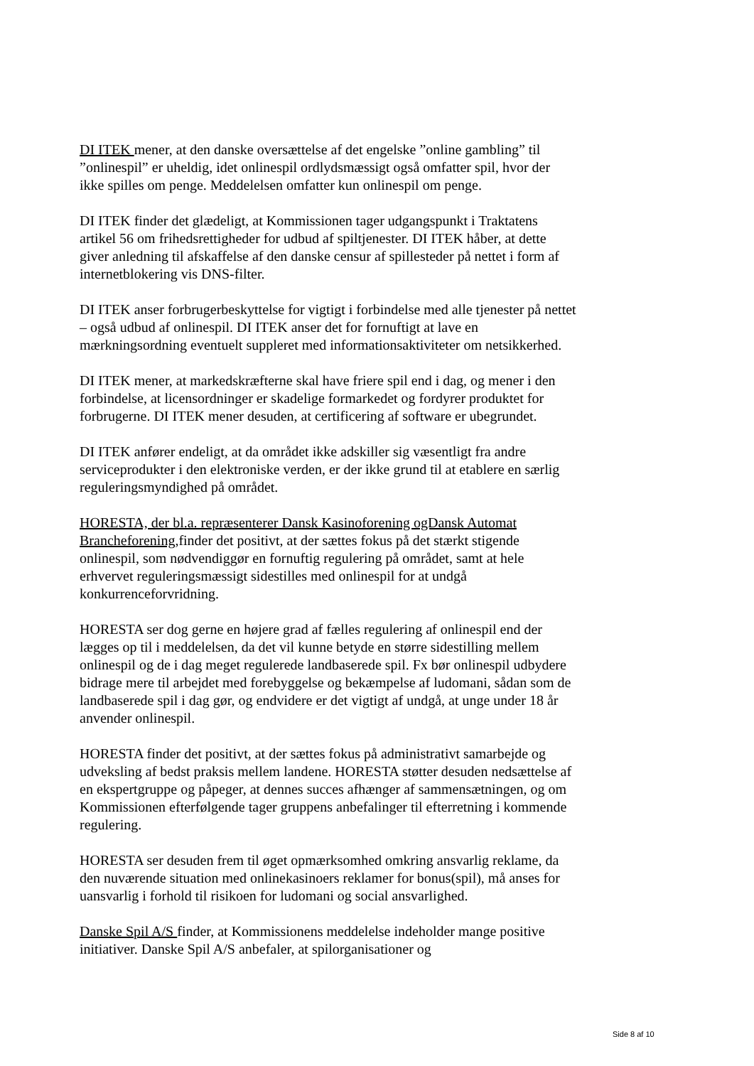DI ITEK mener, at den danske oversættelse af det engelske ”online gambling” til ”onlinespil” er uheldig, idet onlinespil ordlydsmæssigt også omfatter spil, hvor der ikke spilles om penge. Meddelelsen omfatter kun onlinespil om penge.
DI ITEK finder det glædeligt, at Kommissionen tager udgangspunkt i Traktatens artikel 56 om frihedsrettigheder for udbud af spiltjenester. DI ITEK håber, at dette giver anledning til afskaffelse af den danske censur af spillesteder på nettet i form af internetblokering vis DNS-filter.
DI ITEK anser forbrugerbeskyttelse for vigtigt i forbindelse med alle tjenester på nettet – også udbud af onlinespil. DI ITEK anser det for fornuftigt at lave en mærkningsordning eventuelt suppleret med informationsaktiviteter om netsikkerhed.
DI ITEK mener, at markedskræfterne skal have friere spil end i dag, og mener i den forbindelse, at licensordninger er skadelige formarkedet og fordyrer produktet for forbrugerne. DI ITEK mener desuden, at certificering af software er ubegrundet.
DI ITEK anfører endeligt, at da området ikke adskiller sig væsentligt fra andre serviceprodukter i den elektroniske verden, er der ikke grund til at etablere en særlig reguleringsmyndighed på området.
HORESTA, der bl.a. repræsenterer Dansk Kasinoforening ogDansk Automat Brancheforening, finder det positivt, at der sættes fokus på det stærkt stigende onlinespil, som nødvendiggør en fornuftig regulering på området, samt at hele erhvervet reguleringsmæssigt sidestilles med onlinespil for at undgå konkurrenceforvridning.
HORESTA ser dog gerne en højere grad af fælles regulering af onlinespil end der lægges op til i meddelelsen, da det vil kunne betyde en større sidestilling mellem onlinespil og de i dag meget regulerede landbaserede spil. Fx bør onlinespil udbydere bidrage mere til arbejdet med forebyggelse og bekæmpelse af ludomani, sådan som de landbaserede spil i dag gør, og endvidere er det vigtigt af undgå, at unge under 18 år anvender onlinespil.
HORESTA finder det positivt, at der sættes fokus på administrativt samarbejde og udveksling af bedst praksis mellem landene. HORESTA støtter desuden nedsættelse af en ekspertgruppe og påpeger, at dennes succes afhænger af sammensætningen, og om Kommissionen efterfølgende tager gruppens anbefalinger til efterretning i kommende regulering.
HORESTA ser desuden frem til øget opmærksomhed omkring ansvarlig reklame, da den nuværende situation med onlinekasinoers reklamer for bonus(spil), må anses for uansvarlig i forhold til risikoen for ludomani og social ansvarlighed.
Danske Spil A/S finder, at Kommissionens meddelelse indeholder mange positive initiativer. Danske Spil A/S anbefaler, at spilorganisationer og
Side 8 af 10